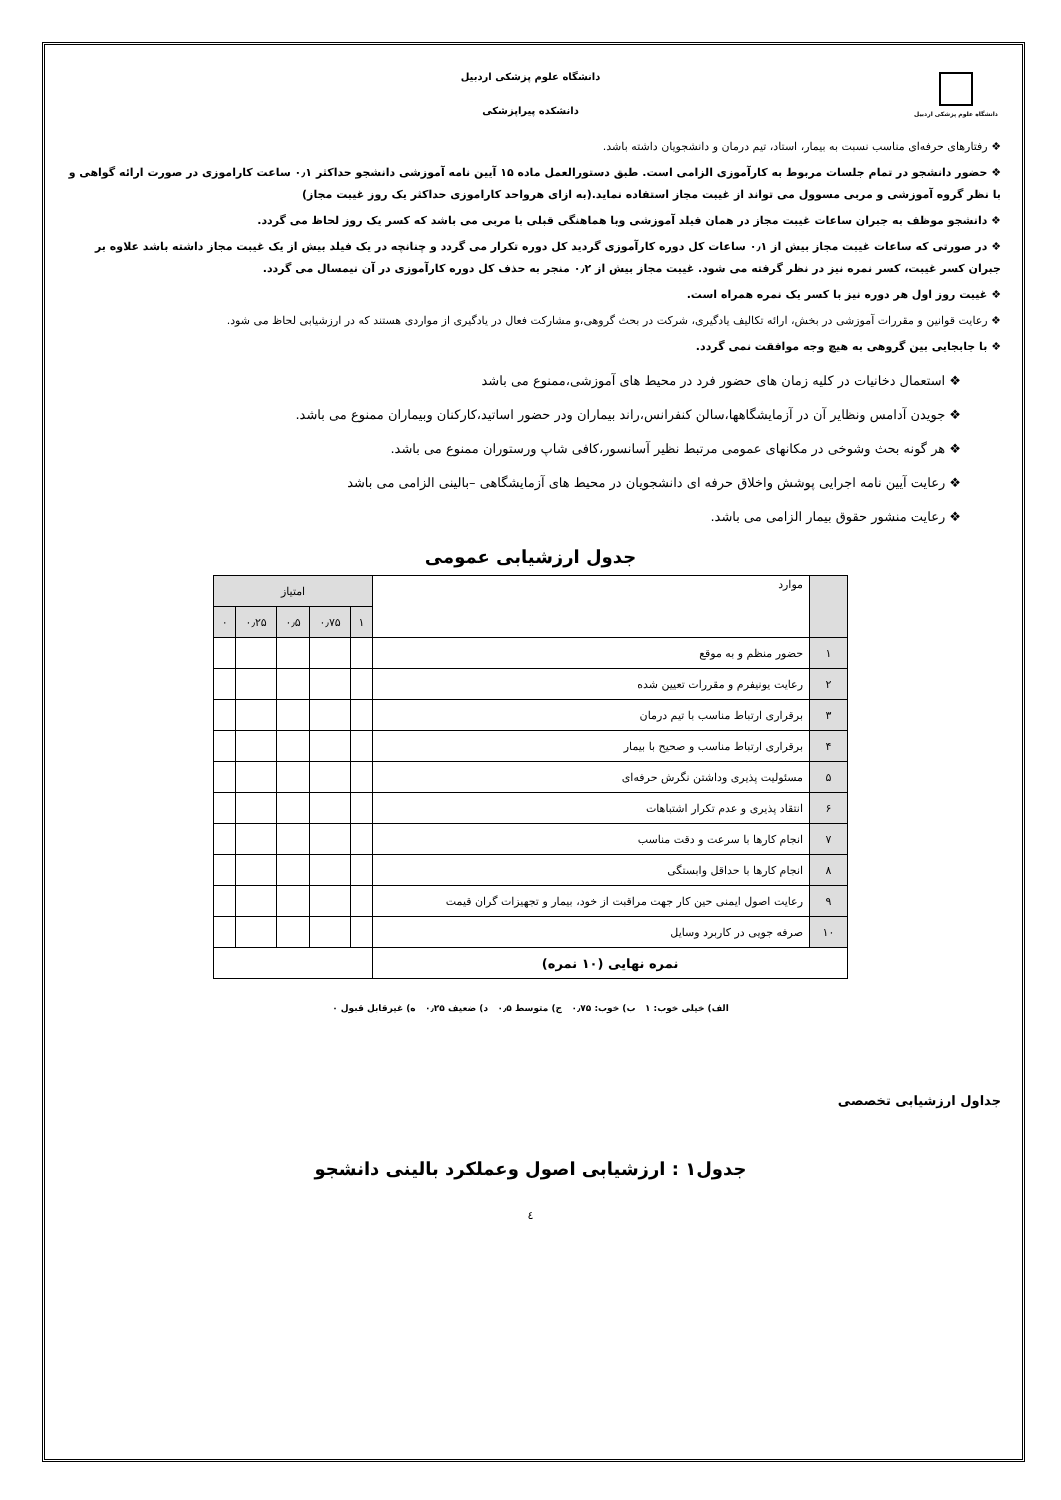دانشگاه علوم پزشکی اردبیل
دانشگاه علوم پزشکی اردبیل
دانشکده پیراپزشکی
❖ رفتارهای حرفه‌ای مناسب نسبت به بیمار، استاد، تیم درمان و دانشجویان داشته باشد.
❖ حضور دانشجو در تمام جلسات مربوط به کارآموزی الزامی است. طبق دستورالعمل ماده ۱۵ آیین نامه آموزشی دانشجو حداکثر ۰٫۱ ساعت کاراموزی در صورت ارائه گواهی و با نظر گروه آموزشی و مربی مسوول می تواند از غیبت مجاز استفاده نماید.(به ازای هرواحد کاراموزی حداکثر یک روز غیبت مجاز)
❖ دانشجو موظف به جبران ساعات غیبت مجاز در همان فیلد آموزشی وبا هماهنگی قبلی با مربی می باشد که کسر یک روز لحاظ می گردد.
❖ در صورتی که ساعات غیبت مجاز بیش از ۰٫۱ ساعات کل دوره کارآموزی گردید کل دوره تکرار می گردد و چنانچه در یک فیلد بیش از یک غیبت مجاز داشته باشد علاوه بر جبران کسر غیبت، کسر نمره نیز در نظر گرفته می شود. غیبت مجاز بیش از ۰٫۲ منجر به حذف کل دوره کارآموزی در آن نیمسال می گردد.
❖ غیبت روز اول هر دوره نیز با کسر یک نمره همراه است.
❖ رعایت قوانین و مقررات آموزشی در بخش، ارائه تکالیف یادگیری، شرکت در بحث گروهی،و مشارکت فعال در یادگیری از مواردی هستند که در ارزشیابی لحاظ می شود.
❖ با جابجایی بین گروهی به هیچ وجه موافقت نمی گردد.
❖ استعمال دخانیات در کلیه زمان های حضور فرد در محیط های آموزشی،ممنوع می باشد
❖ جویدن آدامس ونظایر آن در آزمایشگاهها،سالن کنفرانس،راند بیماران ودر حضور اساتید،کارکنان وبیماران ممنوع می باشد.
❖ هر گونه بحث وشوخی در مکانهای عمومی مرتبط نظیر آسانسور،کافی شاپ ورستوران ممنوع می باشد.
❖ رعایت آیین نامه اجرایی پوشش واخلاق حرفه ای دانشجویان در محیط های آزمایشگاهی –بالینی الزامی می باشد
❖ رعایت منشور حقوق بیمار الزامی می باشد.
جدول ارزشیابی عمومی
| | موارد | امتیاز | | | | |
| --- | --- | --- | --- | --- | --- | --- |
| | | ۱ | ۰٫۷۵ | ۰٫۵ | ۰٫۲۵ | ۰ |
| ۱ | حضور منظم و به موقع | | | | | |
| ۲ | رعایت یونیفرم و مقررات تعیین شده | | | | | |
| ۳ | برقراری ارتباط مناسب با تیم درمان | | | | | |
| ۴ | برقراری ارتباط مناسب و صحیح با بیمار | | | | | |
| ۵ | مسئولیت پذیری وداشتن نگرش حرفه‌ای | | | | | |
| ۶ | انتقاد پذیری و عدم تکرار اشتباهات | | | | | |
| ۷ | انجام کارها با سرعت و دقت مناسب | | | | | |
| ۸ | انجام کارها با حداقل وابستگی | | | | | |
| ۹ | رعایت اصول ایمنی حین کار جهت مراقبت از خود، بیمار و تجهیزات گران قیمت | | | | | |
| ۱۰ | صرفه جویی در کاربرد وسایل | | | | | |
| نمره نهایی (۱۰ نمره) | | | | | | |
الف) خیلی خوب: ۱ ب) خوب: ۰٫۷۵ ج) متوسط ۰٫۵ د) ضعیف ۰٫۲۵ ه) غیرقابل قبول ۰
جداول ارزشیابی تخصصی
جدول۱ : ارزشیابی اصول وعملکرد بالینی دانشجو
٤